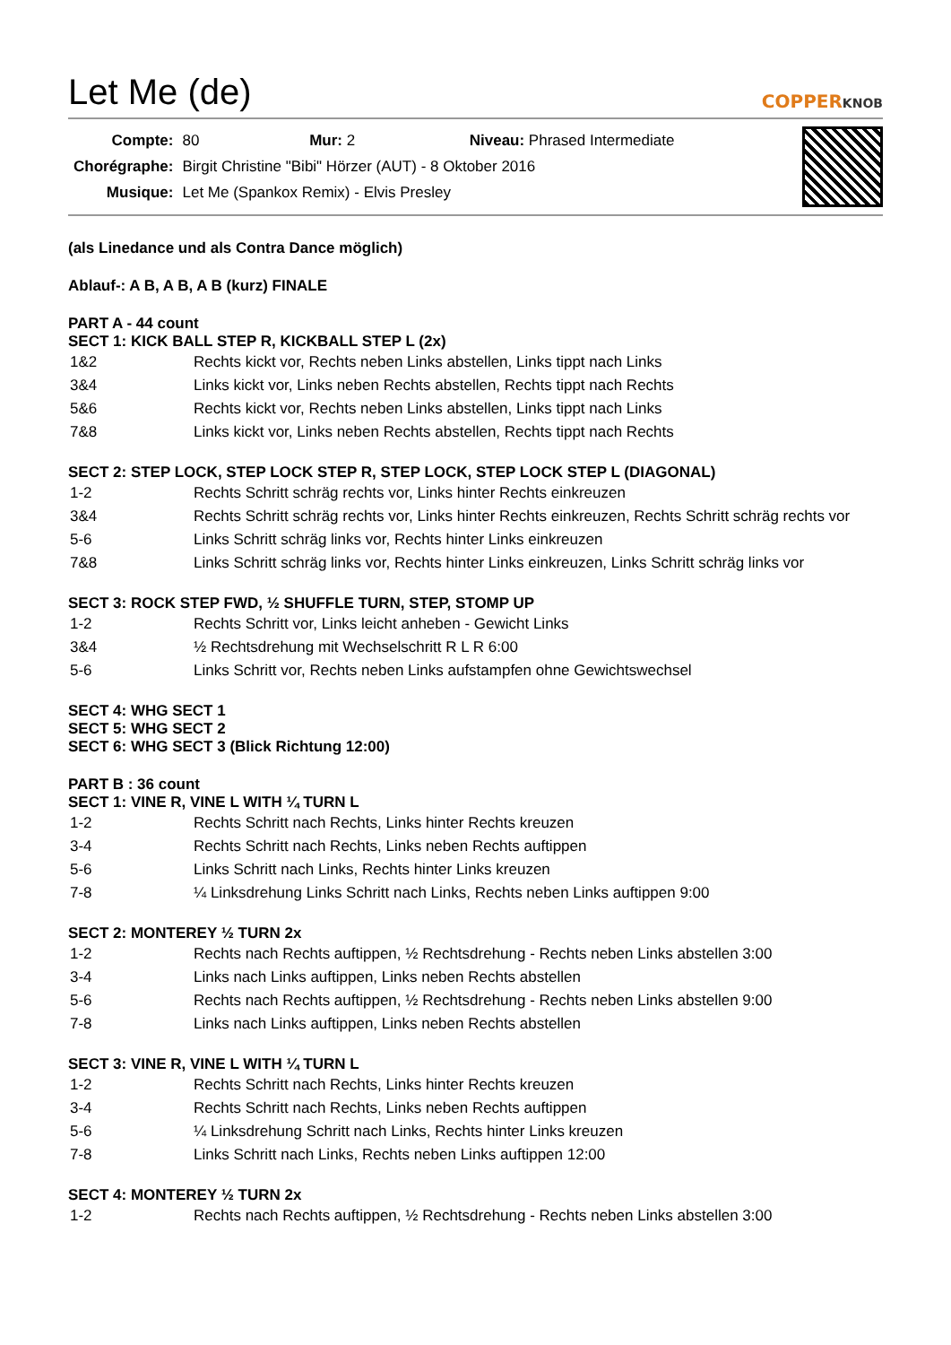Let Me (de)
COPPERKNOB
| Compte: | 80 Mur: 2 Niveau: Phrased Intermediate |
| Chorégraphe: | Birgit Christine "Bibi" Hörzer (AUT) - 8 Oktober 2016 |
| Musique: | Let Me (Spankox Remix) - Elvis Presley |
(als Linedance und als Contra Dance möglich)
Ablauf-: A B, A B, A B (kurz) FINALE
PART A - 44 count
SECT 1: KICK BALL STEP R, KICKBALL STEP L (2x)
| 1&2 | Rechts kickt vor, Rechts neben Links abstellen, Links tippt nach Links |
| 3&4 | Links kickt vor, Links neben Rechts abstellen, Rechts tippt nach Rechts |
| 5&6 | Rechts kickt vor, Rechts neben Links abstellen, Links tippt nach Links |
| 7&8 | Links kickt vor, Links neben Rechts abstellen, Rechts tippt nach Rechts |
SECT 2: STEP LOCK, STEP LOCK STEP R, STEP LOCK, STEP LOCK STEP L (DIAGONAL)
| 1-2 | Rechts Schritt schräg rechts vor, Links hinter Rechts einkreuzen |
| 3&4 | Rechts Schritt schräg rechts vor, Links hinter Rechts einkreuzen, Rechts Schritt schräg rechts vor |
| 5-6 | Links Schritt schräg links vor, Rechts hinter Links einkreuzen |
| 7&8 | Links Schritt schräg links vor, Rechts hinter Links einkreuzen, Links Schritt schräg links vor |
SECT 3: ROCK STEP FWD, ½ SHUFFLE TURN, STEP, STOMP UP
| 1-2 | Rechts Schritt vor, Links leicht anheben - Gewicht Links |
| 3&4 | ½ Rechtsdrehung mit Wechselschritt R L R 6:00 |
| 5-6 | Links Schritt vor, Rechts neben Links aufstampfen ohne Gewichtswechsel |
SECT 4: WHG SECT 1
SECT 5: WHG SECT 2
SECT 6: WHG SECT 3 (Blick Richtung 12:00)
PART B : 36 count
SECT 1: VINE R, VINE L WITH ¼ TURN L
| 1-2 | Rechts Schritt nach Rechts, Links hinter Rechts kreuzen |
| 3-4 | Rechts Schritt nach Rechts, Links neben Rechts auftippen |
| 5-6 | Links Schritt nach Links, Rechts hinter Links kreuzen |
| 7-8 | ¼ Linksdrehung Links Schritt nach Links, Rechts neben Links auftippen 9:00 |
SECT 2: MONTEREY ½ TURN 2x
| 1-2 | Rechts nach Rechts auftippen, ½ Rechtsdrehung - Rechts neben Links abstellen 3:00 |
| 3-4 | Links nach Links auftippen, Links neben Rechts abstellen |
| 5-6 | Rechts nach Rechts auftippen, ½ Rechtsdrehung - Rechts neben Links abstellen 9:00 |
| 7-8 | Links nach Links auftippen, Links neben Rechts abstellen |
SECT 3: VINE R, VINE L WITH ¼ TURN L
| 1-2 | Rechts Schritt nach Rechts, Links hinter Rechts kreuzen |
| 3-4 | Rechts Schritt nach Rechts, Links neben Rechts auftippen |
| 5-6 | ¼ Linksdrehung Schritt nach Links, Rechts hinter Links kreuzen |
| 7-8 | Links Schritt nach Links, Rechts neben Links auftippen 12:00 |
SECT 4: MONTEREY ½ TURN 2x
| 1-2 | Rechts nach Rechts auftippen, ½ Rechtsdrehung - Rechts neben Links abstellen 3:00 |